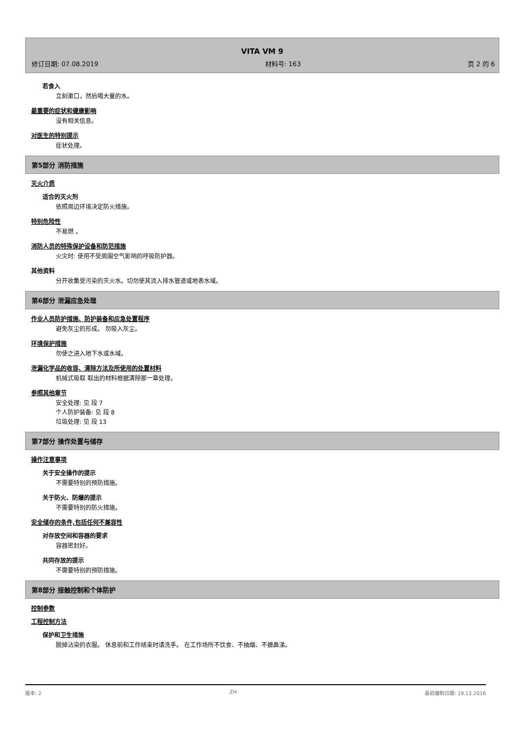VITA VM 9
修订日期: 07.08.2019 材料号: 163 页 2 的 6
若食入
立刻漱口，然后喝大量的水。
最重要的症状和健康影响
没有相关信息。
对医生的特别提示
症状处理。
第5部分 消防措施
灭火介质
适合的灭火剂
依照周边环境决定防火措施。
特别危险性
不易燃 。
消防人员的特殊保护设备和防范措施
火灾时: 使用不受周围空气影响的呼吸防护器。
其他资料
分开收集受污染的灭火水。切勿使其流入排水管道或地表水域。
第6部分 泄漏应急处理
作业人员防护措施、防护装备和应急处置程序
避免灰尘的形成。 勿吸入灰尘。
环境保护措施
勿使之进入地下水或水域。
泄漏化学品的收容、清除方法及所使用的处置材料
机械式吸取 取出的材料根据清除那一章处理。
参照其他章节
安全处理: 见 段 7
个人防护装备: 见 段 8
垃圾处理: 见 段 13
第7部分 操作处置与储存
操作注意事项
关于安全操作的提示
不需要特别的预防措施。
关于防火、防爆的提示
不需要特别的防火措施。
安全储存的条件,包括任何不兼容性
对存放空间和容器的要求
容器密封好。
共同存放的提示
不需要特别的预防措施。
第8部分 接触控制和个体防护
控制参数
工程控制方法
保护和卫生措施
脱掉沾染的衣服。 休息前和工作结束时请洗手。 在工作场所不饮食、不抽烟、不擤鼻涕。
版本: 2 ZH 最初编制日期: 19.12.2016